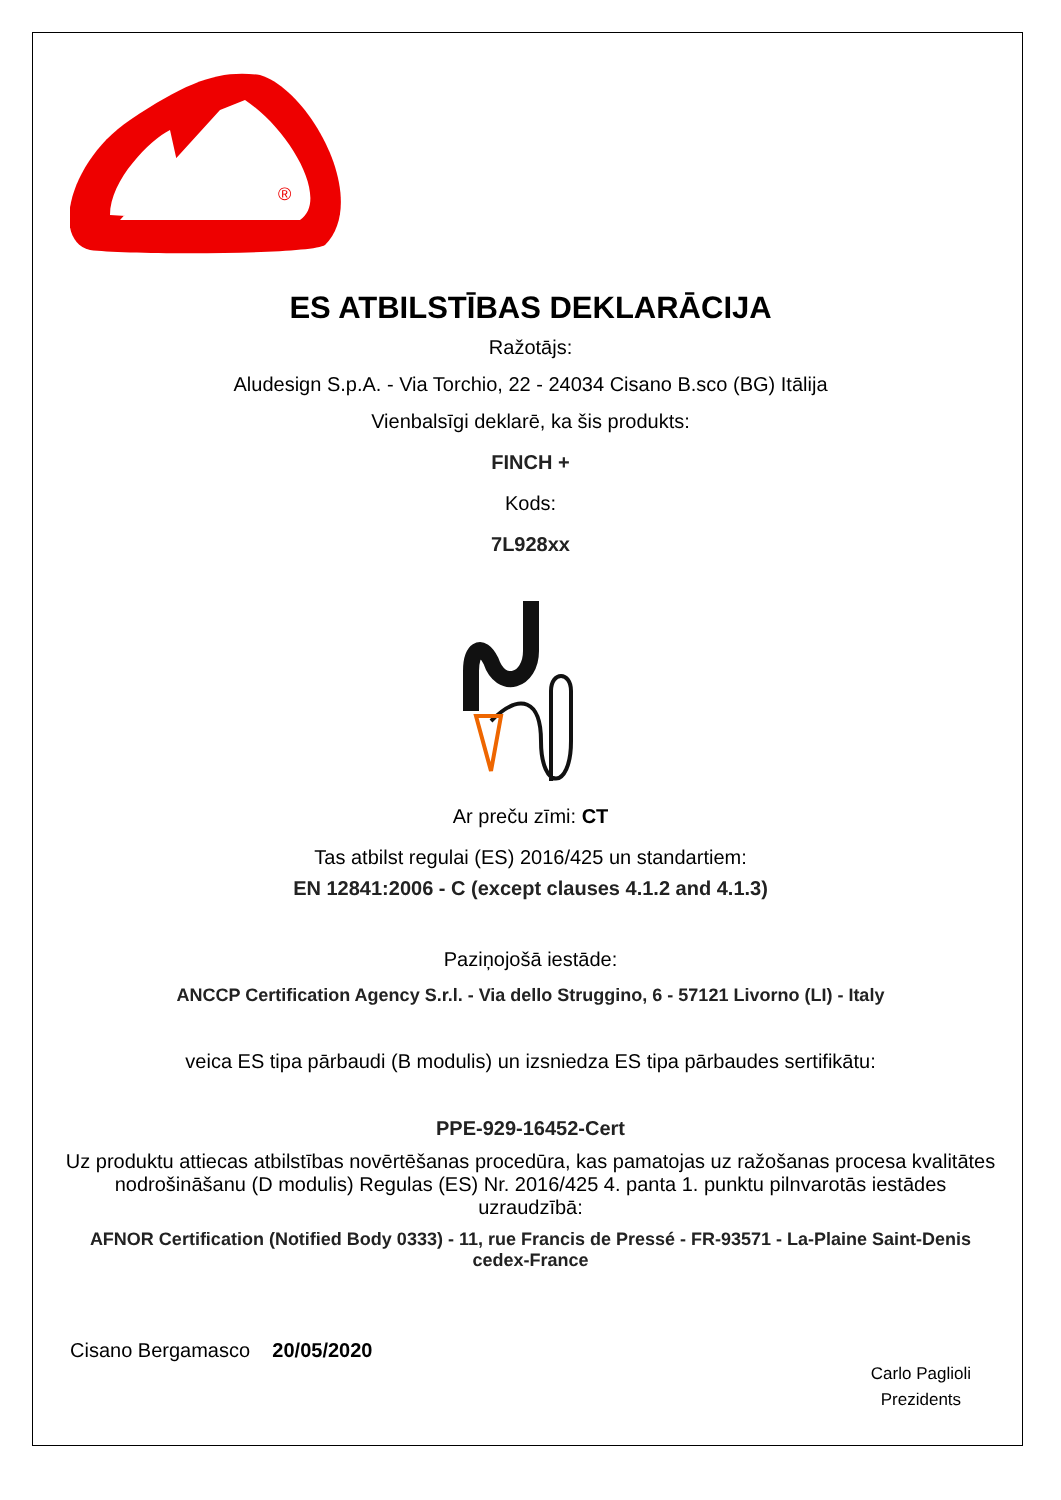®
ES ATBILSTĪBAS DEKLARĀCIJA
Ražotājs:
Aludesign S.p.A. - Via Torchio, 22 - 24034 Cisano B.sco (BG) Itālija
Vienbalsīgi deklarē, ka šis produkts:
FINCH +
Kods:
7L928xx
Ar preču zīmi: CT
Tas atbilst regulai (ES) 2016/425 un standartiem:
EN 12841:2006 - C (except clauses 4.1.2 and 4.1.3)
Paziņojošā iestāde:
ANCCP Certification Agency S.r.l. - Via dello Struggino, 6 - 57121 Livorno (LI) - Italy
veica ES tipa pārbaudi (B modulis) un izsniedza ES tipa pārbaudes sertifikātu:
PPE-929-16452-Cert
Uz produktu attiecas atbilstības novērtēšanas procedūra, kas pamatojas uz ražošanas procesa kvalitātes nodrošināšanu (D modulis) Regulas (ES) Nr. 2016/425 4. panta 1. punktu pilnvarotās iestādes uzraudzībā:
AFNOR Certification (Notified Body 0333) - 11, rue Francis de Pressé - FR-93571 - La-Plaine Saint-Denis cedex-France
Cisano Bergamasco 20/05/2020
Carlo Paglioli
Prezidents